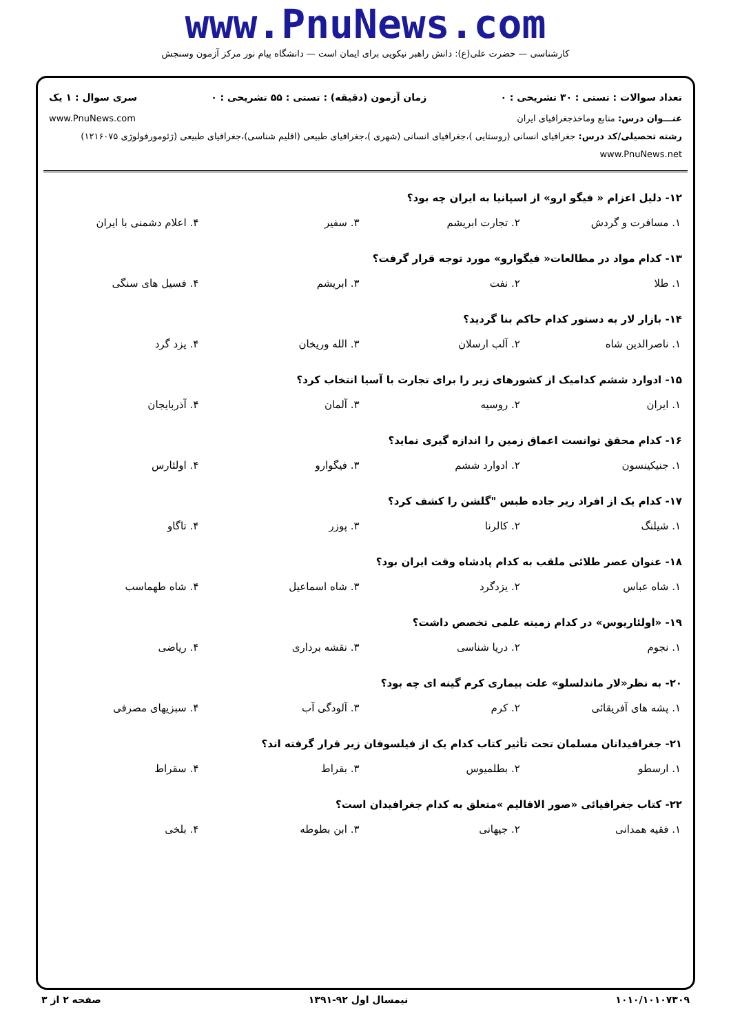www.PnuNews.com
کارشناسی — حضرت علی(ع): دانش راهبر نیکویی برای ایمان است — دانشگاه پیام نور مرکز آزمون وسنجش
تعداد سوالات : تستی : ۳۰ تشریحی : ۰ زمان آزمون (دقیقه) : تستی : ۵۵ تشریحی : ۰ سری سوال : ۱ یک
عنـــوان درس: منابع وماخذجغرافیای ایران www.PnuNews.com
رشته تحصیلی/کد درس: جغرافیای انسانی (روستایی )،جغرافیای انسانی (شهری )،جغرافیای طبیعی (اقلیم شناسی)،جغرافیای طبیعی (ژئومورفولوژی ۱۲۱۶۰۷۵) www.PnuNews.net
۱۲- دلیل اعزام « فیگو ارو» از اسپانیا به ایران چه بود؟
| ۱. مسافرت و گردش | ۲. تجارت ابریشم | ۳. سفیر | ۴. اعلام دشمنی با ایران |
۱۳- کدام مواد در مطالعات« فیگوارو» مورد توجه قرار گرفت؟
| ۱. طلا | ۲. نفت | ۳. ابریشم | ۴. فسیل های سنگی |
۱۴- بازار لار به دستور کدام حاکم بنا گردید؟
| ۱. ناصرالدین شاه | ۲. آلب ارسلان | ۳. الله وریخان | ۴. یزد گرد |
۱۵- ادوارد ششم کدامیک از کشورهای زیر را برای تجارت با آسیا انتخاب کرد؟
| ۱. ایران | ۲. روسیه | ۳. آلمان | ۴. آذربایجان |
۱۶- کدام محقق توانست اعماق زمین را اندازه گیری نماید؟
| ۱. جنیکینسون | ۲. ادوارد ششم | ۳. فیگوارو | ۴. اولئارس |
۱۷- کدام یک از افراد زیر جاده طبس "گلشن را کشف کرد؟
| ۱. شیلنگ | ۲. کالرنا | ۳. پوزر | ۴. تاگاو |
۱۸- عنوان عصر طلائی ملقب به کدام پادشاه وقت ایران بود؟
| ۱. شاه عباس | ۲. یزدگرد | ۳. شاه اسماعیل | ۴. شاه طهماسب |
۱۹- «اولئاریوس» در کدام زمینه علمی تخصص داشت؟
| ۱. نجوم | ۲. دریا شناسی | ۳. نقشه برداری | ۴. ریاضی |
۲۰- به نظر«لار ماندلسلو» علت بیماری کرم گینه ای چه بود؟
| ۱. پشه های آفریقائی | ۲. کرم | ۳. آلودگی آب | ۴. سبزیهای مصرفی |
۲۱- جغرافیدانان مسلمان تحت تأثیر کتاب کدام یک از فیلسوفان زیر قرار گرفته اند؟
| ۱. ارسطو | ۲. بطلمیوس | ۳. بقراط | ۴. سقراط |
۲۲- کتاب جغرافیائی «صور الاقالیم »متعلق به کدام جغرافیدان است؟
| ۱. فقیه همدانی | ۲. جیهانی | ۳. ابن بطوطه | ۴. بلخی |
۱۰۱۰/۱۰۱۰۷۳۰۹ نیمسال اول ۹۲-۱۳۹۱ صفحه ۲ از ۳